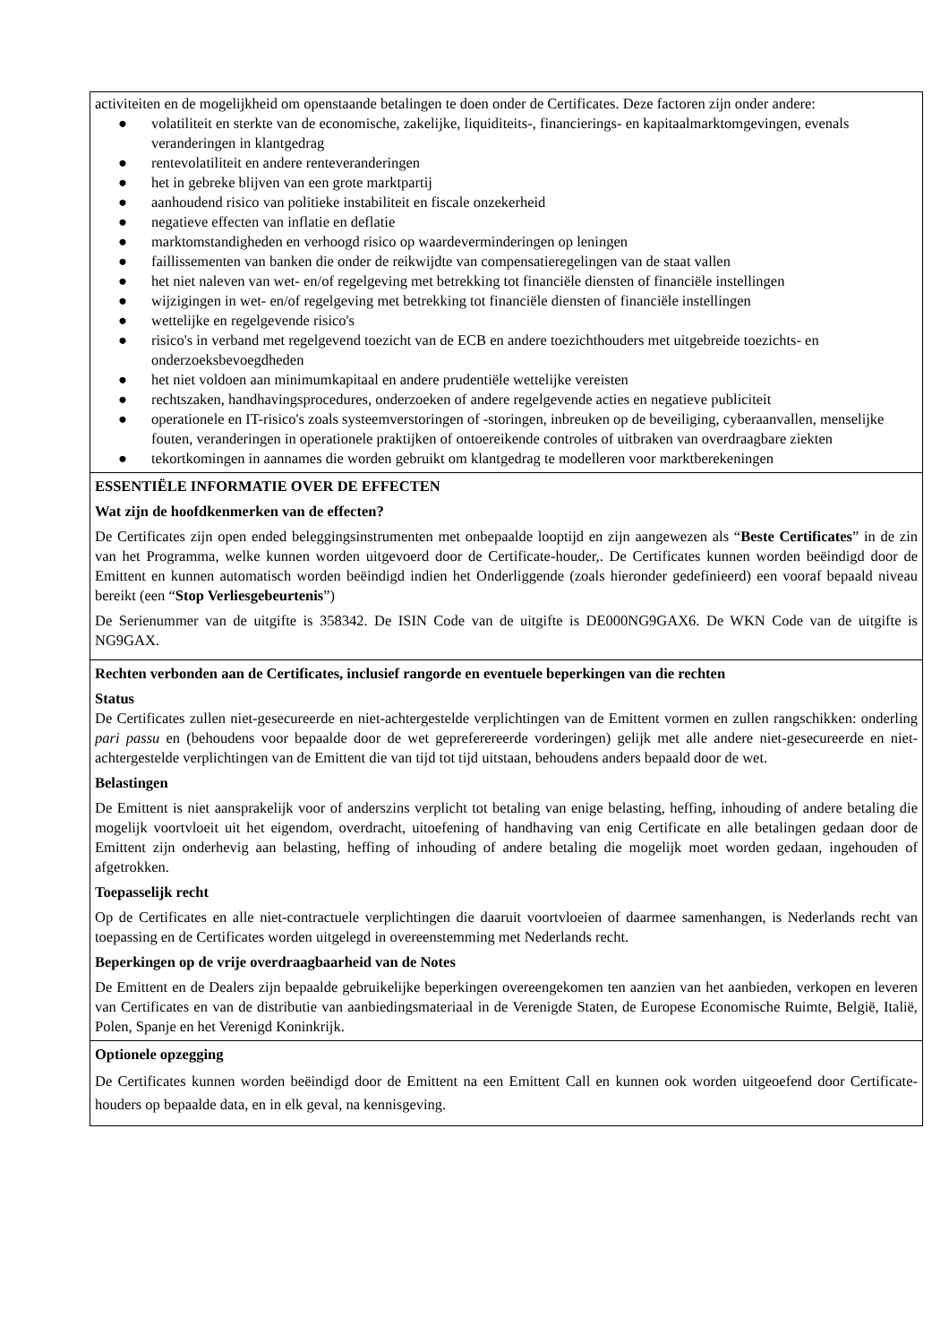activiteiten en de mogelijkheid om openstaande betalingen te doen onder de Certificates. Deze factoren zijn onder andere:
● volatiliteit en sterkte van de economische, zakelijke, liquiditeits-, financierings- en kapitaalmarktomgevingen, evenals veranderingen in klantgedrag
● rentevolatiliteit en andere renteveranderingen
● het in gebreke blijven van een grote marktpartij
● aanhoudend risico van politieke instabiliteit en fiscale onzekerheid
● negatieve effecten van inflatie en deflatie
● marktomstandigheden en verhoogd risico op waardeverminderingen op leningen
● faillissementen van banken die onder de reikwijdte van compensatieregelingen van de staat vallen
● het niet naleven van wet- en/of regelgeving met betrekking tot financiële diensten of financiële instellingen
● wijzigingen in wet- en/of regelgeving met betrekking tot financiële diensten of financiële instellingen
● wettelijke en regelgevende risico's
● risico's in verband met regelgevend toezicht van de ECB en andere toezichthouders met uitgebreide toezichts- en onderzoeksbevoegdheden
● het niet voldoen aan minimumkapitaal en andere prudentiële wettelijke vereisten
● rechtszaken, handhavingsprocedures, onderzoeken of andere regelgevende acties en negatieve publiciteit
● operationele en IT-risico's zoals systeemverstoringen of -storingen, inbreuken op de beveiliging, cyberaanvallen, menselijke fouten, veranderingen in operationele praktijken of ontoereikende controles of uitbraken van overdraagbare ziekten
● tekortkomingen in aannames die worden gebruikt om klantgedrag te modelleren voor marktberekeningen
ESSENTIËLE INFORMATIE OVER DE EFFECTEN
Wat zijn de hoofdkenmerken van de effecten?
De Certificates zijn open ended beleggingsinstrumenten met onbepaalde looptijd en zijn aangewezen als “Beste Certificates” in de zin van het Programma, welke kunnen worden uitgevoerd door de Certificate-houder,. De Certificates kunnen worden beëindigd door de Emittent en kunnen automatisch worden beëindigd indien het Onderliggende (zoals hieronder gedefinieerd) een vooraf bepaald niveau bereikt (een “Stop Verliesgebeurtenis”)
De Serienummer van de uitgifte is 358342. De ISIN Code van de uitgifte is DE000NG9GAX6. De WKN Code van de uitgifte is NG9GAX.
Rechten verbonden aan de Certificates, inclusief rangorde en eventuele beperkingen van die rechten
Status
De Certificates zullen niet-gesecureerde en niet-achtergestelde verplichtingen van de Emittent vormen en zullen rangschikken: onderling pari passu en (behoudens voor bepaalde door de wet gepreferereerde vorderingen) gelijk met alle andere niet-gesecureerde en niet-achtergestelde verplichtingen van de Emittent die van tijd tot tijd uitstaan, behoudens anders bepaald door de wet.
Belastingen
De Emittent is niet aansprakelijk voor of anderszins verplicht tot betaling van enige belasting, heffing, inhouding of andere betaling die mogelijk voortvloeit uit het eigendom, overdracht, uitoefening of handhaving van enig Certificate en alle betalingen gedaan door de Emittent zijn onderhevig aan belasting, heffing of inhouding of andere betaling die mogelijk moet worden gedaan, ingehouden of afgetrokken.
Toepasselijk recht
Op de Certificates en alle niet-contractuele verplichtingen die daaruit voortvloeien of daarmee samenhangen, is Nederlands recht van toepassing en de Certificates worden uitgelegd in overeenstemming met Nederlands recht.
Beperkingen op de vrije overdraagbaarheid van de Notes
De Emittent en de Dealers zijn bepaalde gebruikelijke beperkingen overeengekomen ten aanzien van het aanbieden, verkopen en leveren van Certificates en van de distributie van aanbiedingsmateriaal in de Verenigde Staten, de Europese Economische Ruimte, België, Italië, Polen, Spanje en het Verenigd Koninkrijk.
Optionele opzegging
De Certificates kunnen worden beëindigd door de Emittent na een Emittent Call en kunnen ook worden uitgeoefend door Certificate-houders op bepaalde data, en in elk geval, na kennisgeving.